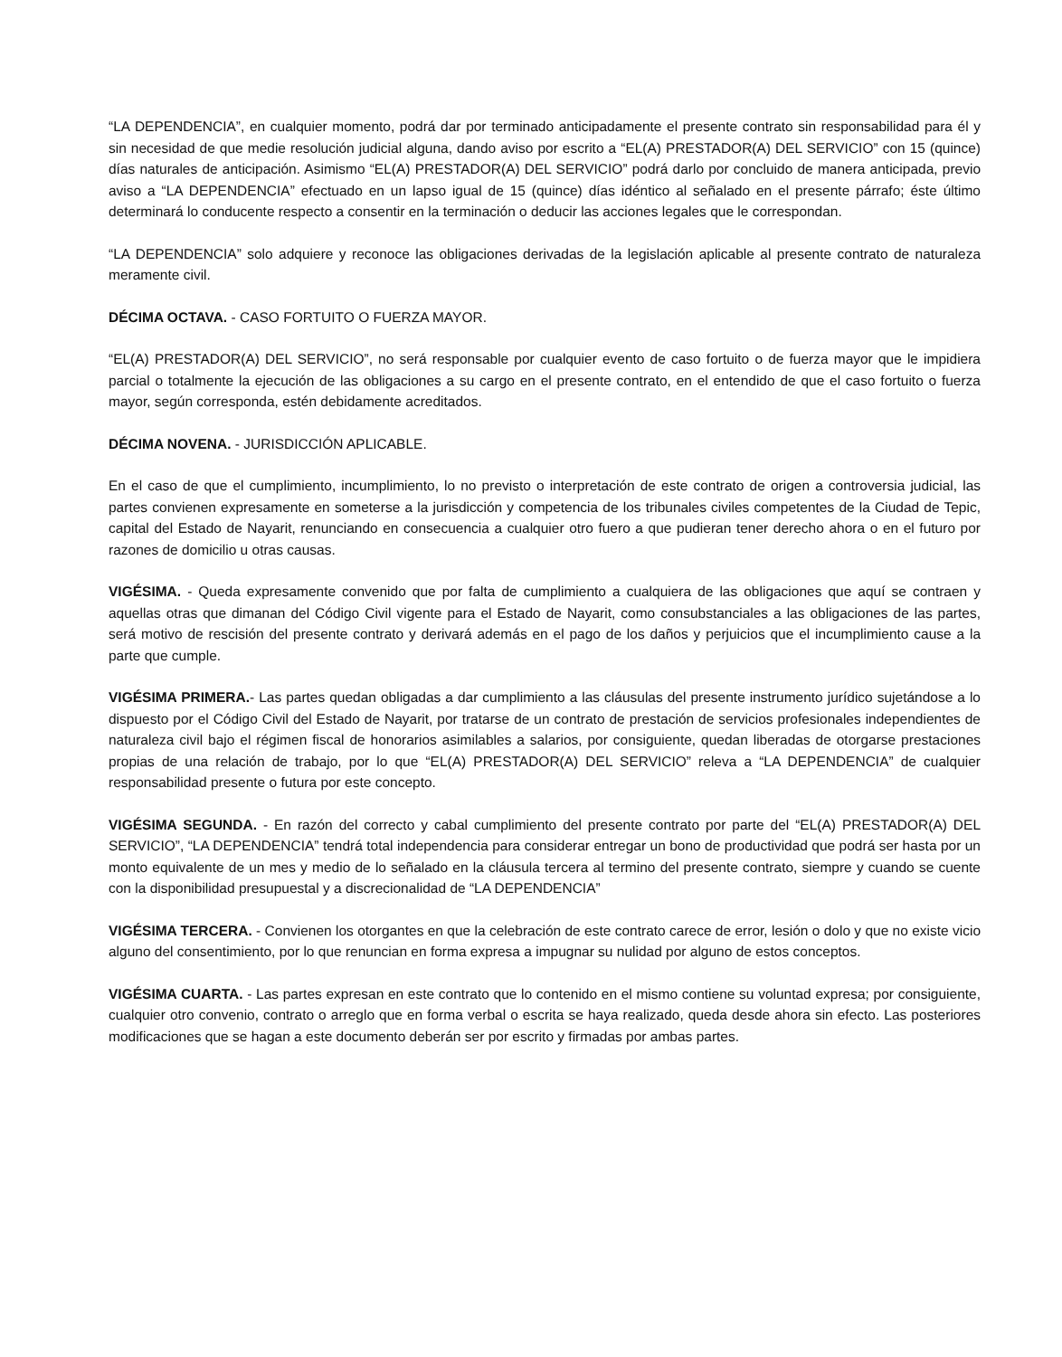“LA DEPENDENCIA”, en cualquier momento, podrá dar por terminado anticipadamente el presente contrato sin responsabilidad para él y sin necesidad de que medie resolución judicial alguna, dando aviso por escrito a “EL(A) PRESTADOR(A) DEL SERVICIO” con 15 (quince) días naturales de anticipación. Asimismo “EL(A) PRESTADOR(A) DEL SERVICIO” podrá darlo por concluido de manera anticipada, previo aviso a “LA DEPENDENCIA” efectuado en un lapso igual de 15 (quince) días idéntico al señalado en el presente párrafo; éste último determinará lo conducente respecto a consentir en la terminación o deducir las acciones legales que le correspondan.
“LA DEPENDENCIA” solo adquiere y reconoce las obligaciones derivadas de la legislación aplicable al presente contrato de naturaleza meramente civil.
DÉCIMA OCTAVA. - CASO FORTUITO O FUERZA MAYOR.
“EL(A) PRESTADOR(A) DEL SERVICIO”, no será responsable por cualquier evento de caso fortuito o de fuerza mayor que le impidiera parcial o totalmente la ejecución de las obligaciones a su cargo en el presente contrato, en el entendido de que el caso fortuito o fuerza mayor, según corresponda, estén debidamente acreditados.
DÉCIMA NOVENA. - JURISDICCIÓN APLICABLE.
En el caso de que el cumplimiento, incumplimiento, lo no previsto o interpretación de este contrato de origen a controversia judicial, las partes convienen expresamente en someterse a la jurisdicción y competencia de los tribunales civiles competentes de la Ciudad de Tepic, capital del Estado de Nayarit, renunciando en consecuencia a cualquier otro fuero a que pudieran tener derecho ahora o en el futuro por razones de domicilio u otras causas.
VIGÉSIMA. - Queda expresamente convenido que por falta de cumplimiento a cualquiera de las obligaciones que aquí se contraen y aquellas otras que dimanan del Código Civil vigente para el Estado de Nayarit, como consubstanciales a las obligaciones de las partes, será motivo de rescisión del presente contrato y derivará además en el pago de los daños y perjuicios que el incumplimiento cause a la parte que cumple.
VIGÉSIMA PRIMERA.- Las partes quedan obligadas a dar cumplimiento a las cláusulas del presente instrumento jurídico sujetándose a lo dispuesto por el Código Civil del Estado de Nayarit, por tratarse de un contrato de prestación de servicios profesionales independientes de naturaleza civil bajo el régimen fiscal de honorarios asimilables a salarios, por consiguiente, quedan liberadas de otorgarse prestaciones propias de una relación de trabajo, por lo que “EL(A) PRESTADOR(A) DEL SERVICIO” releva a “LA DEPENDENCIA” de cualquier responsabilidad presente o futura por este concepto.
VIGÉSIMA SEGUNDA. - En razón del correcto y cabal cumplimiento del presente contrato por parte del “EL(A) PRESTADOR(A) DEL SERVICIO”, “LA DEPENDENCIA” tendrá total independencia para considerar entregar un bono de productividad que podrá ser hasta por un monto equivalente de un mes y medio de lo señalado en la cláusula tercera al termino del presente contrato, siempre y cuando se cuente con la disponibilidad presupuestal y a discrecionalidad de “LA DEPENDENCIA”
VIGÉSIMA TERCERA. - Convienen los otorgantes en que la celebración de este contrato carece de error, lesión o dolo y que no existe vicio alguno del consentimiento, por lo que renuncian en forma expresa a impugnar su nulidad por alguno de estos conceptos.
VIGÉSIMA CUARTA. - Las partes expresan en este contrato que lo contenido en el mismo contiene su voluntad expresa; por consiguiente, cualquier otro convenio, contrato o arreglo que en forma verbal o escrita se haya realizado, queda desde ahora sin efecto. Las posteriores modificaciones que se hagan a este documento deberán ser por escrito y firmadas por ambas partes.